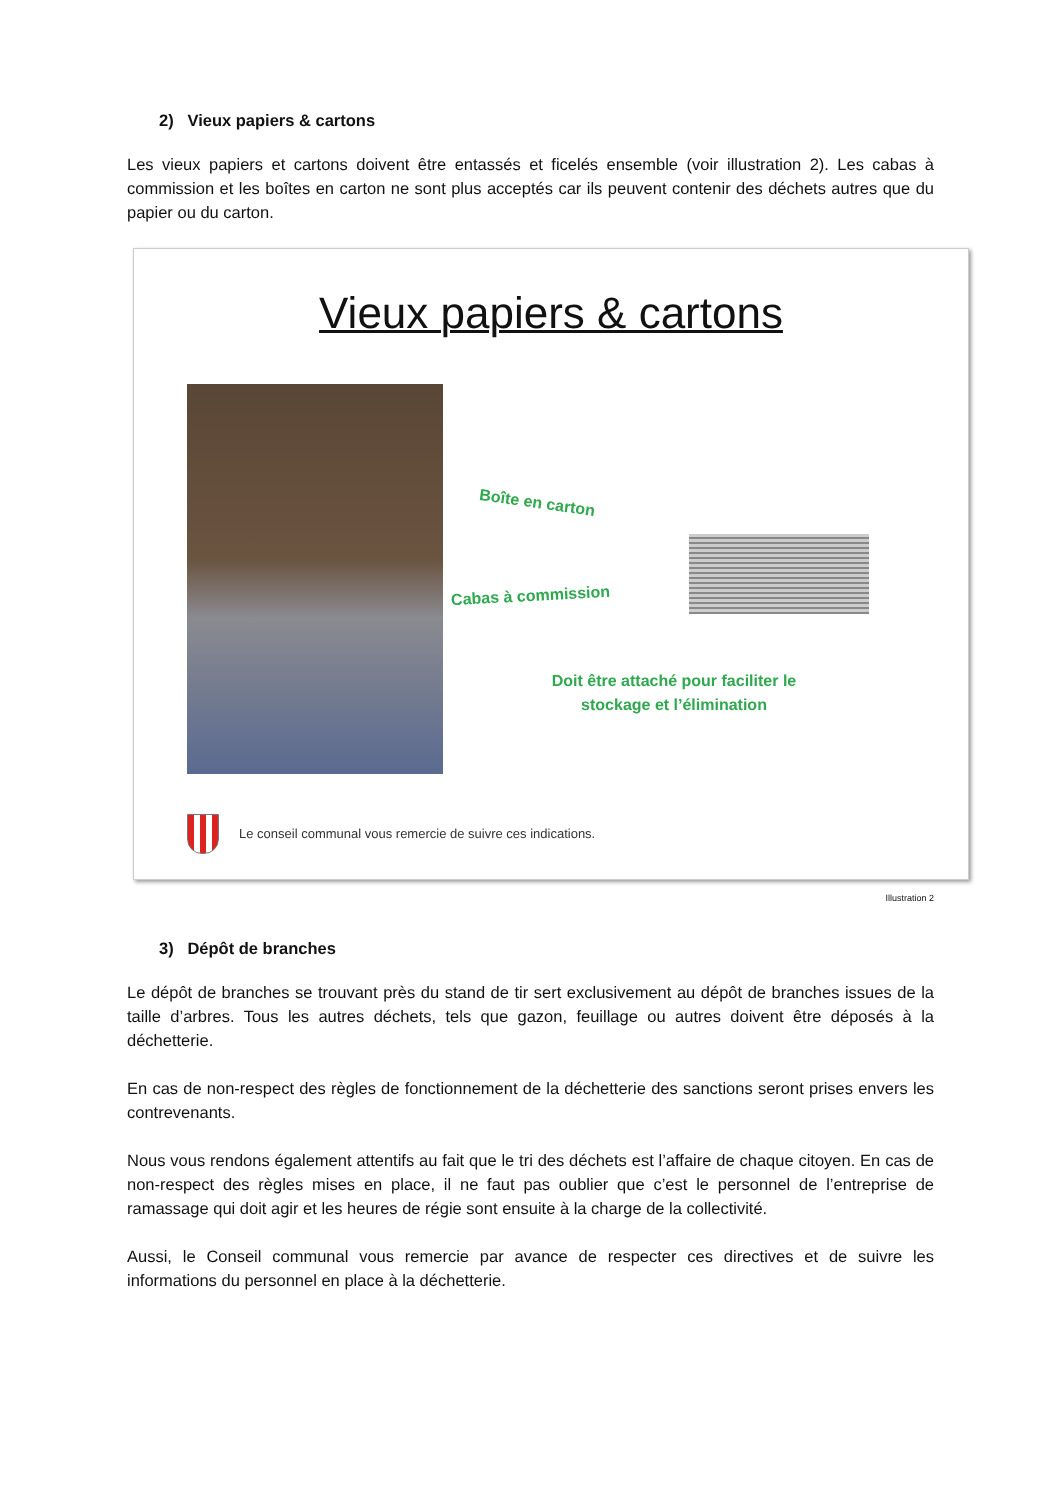2) Vieux papiers & cartons
Les vieux papiers et cartons doivent être entassés et ficelés ensemble (voir illustration 2). Les cabas à commission et les boîtes en carton ne sont plus acceptés car ils peuvent contenir des déchets autres que du papier ou du carton.
Vieux papiers & cartons
Boîte en carton
Cabas à commission
Doit être attaché pour faciliter le stockage et l’élimination
Le conseil communal vous remercie de suivre ces indications.
Illustration 2
3) Dépôt de branches
Le dépôt de branches se trouvant près du stand de tir sert exclusivement au dépôt de branches issues de la taille d’arbres. Tous les autres déchets, tels que gazon, feuillage ou autres doivent être déposés à la déchetterie.
En cas de non-respect des règles de fonctionnement de la déchetterie des sanctions seront prises envers les contrevenants.
Nous vous rendons également attentifs au fait que le tri des déchets est l’affaire de chaque citoyen. En cas de non-respect des règles mises en place, il ne faut pas oublier que c’est le personnel de l’entreprise de ramassage qui doit agir et les heures de régie sont ensuite à la charge de la collectivité.
Aussi, le Conseil communal vous remercie par avance de respecter ces directives et de suivre les informations du personnel en place à la déchetterie.